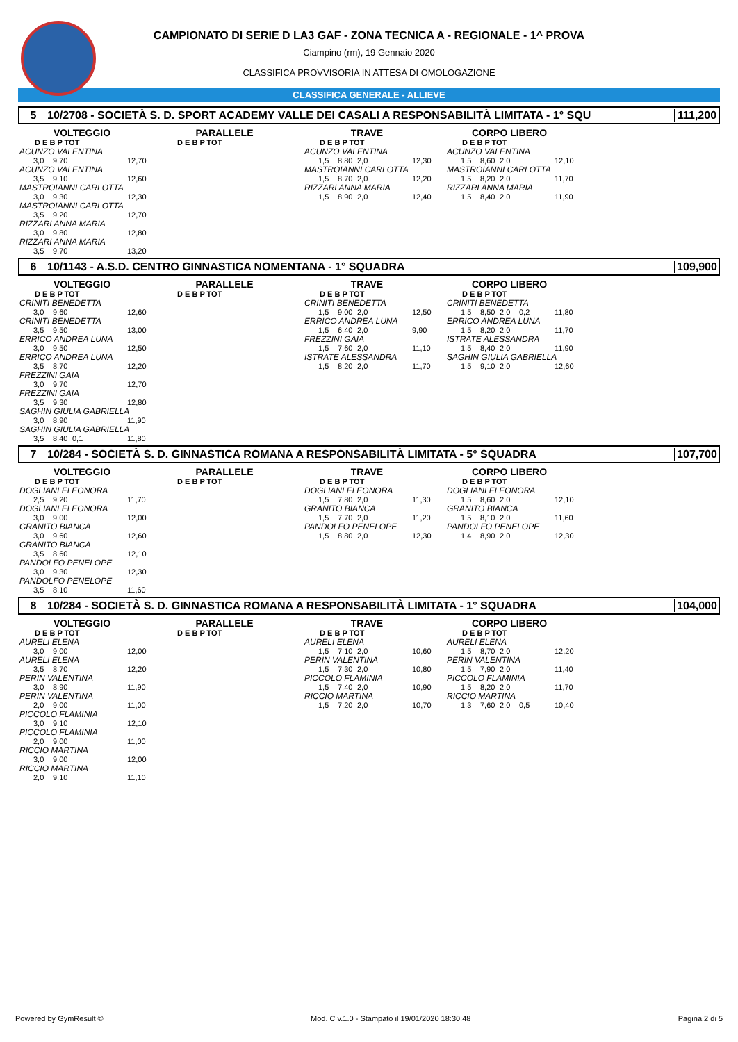CAMPIONATO DI SERIE D LA3 GAF - ZONA TECNICA A - REGIONALE - 1^ PROVA
Ciampino (rm), 19 Gennaio 2020
CLASSIFICA PROVVISORIA IN ATTESA DI OMOLOGAZIONE
CLASSIFICA GENERALE - ALLIEVE
5 10/2708 - SOCIETÀ S. D. SPORT ACADEMY VALLE DEI CASALI A RESPONSABILITÀ LIMITATA - 1° SQU
111,200
VOLTEGGIO
D E B P TOT
ACUNZO VALENTINA
3,0 9,70 12,70
ACUNZO VALENTINA
3,5 9,10 12,60
MASTROIANNI CARLOTTA
3,0 9,30 12,30
MASTROIANNI CARLOTTA
3,5 9,20 12,70
RIZZARI ANNA MARIA
3,0 9,80 12,80
RIZZARI ANNA MARIA
3,5 9,70 13,20
PARALLELE
D E B P TOT
TRAVE
D E B P TOT
ACUNZO VALENTINA
1,5 8,80 2,0 12,30
MASTROIANNI CARLOTTA
1,5 8,70 2,0 12,20
RIZZARI ANNA MARIA
1,5 8,90 2,0 12,40
CORPO LIBERO
D E B P TOT
ACUNZO VALENTINA
1,5 8,60 2,0 12,10
MASTROIANNI CARLOTTA
1,5 8,20 2,0 11,70
RIZZARI ANNA MARIA
1,5 8,40 2,0 11,90
6 10/1143 - A.S.D. CENTRO GINNASTICA NOMENTANA - 1° SQUADRA
109,900
VOLTEGGIO
D E B P TOT
CRINITI BENEDETTA
3,0 9,60 12,60
CRINITI BENEDETTA
3,5 9,50 13,00
ERRICO ANDREA LUNA
3,0 9,50 12,50
ERRICO ANDREA LUNA
3,5 8,70 12,20
FREZZINI GAIA
3,0 9,70 12,70
FREZZINI GAIA
3,5 9,30 12,80
SAGHIN GIULIA GABRIELLA
3,0 8,90 11,90
SAGHIN GIULIA GABRIELLA
3,5 8,40 0,1 11,80
PARALLELE
D E B P TOT
TRAVE
D E B P TOT
CRINITI BENEDETTA
1,5 9,00 2,0 12,50
ERRICO ANDREA LUNA
1,5 6,40 2,0 9,90
FREZZINI GAIA
1,5 7,60 2,0 11,10
ISTRATE ALESSANDRA
1,5 8,20 2,0 11,70
CORPO LIBERO
D E B P TOT
CRINITI BENEDETTA
1,5 8,50 2,0 0,2 11,80
ERRICO ANDREA LUNA
1,5 8,20 2,0 11,70
ISTRATE ALESSANDRA
1,5 8,40 2,0 11,90
SAGHIN GIULIA GABRIELLA
1,5 9,10 2,0 12,60
7 10/284 - SOCIETÀ S. D. GINNASTICA ROMANA A RESPONSABILITÀ LIMITATA - 5° SQUADRA
107,700
VOLTEGGIO
D E B P TOT
DOGLIANI ELEONORA
2,5 9,20 11,70
DOGLIANI ELEONORA
3,0 9,00 12,00
GRANITO BIANCA
3,0 9,60 12,60
GRANITO BIANCA
3,5 8,60 12,10
PANDOLFO PENELOPE
3,0 9,30 12,30
PANDOLFO PENELOPE
3,5 8,10 11,60
PARALLELE
D E B P TOT
TRAVE
D E B P TOT
DOGLIANI ELEONORA
1,5 7,80 2,0 11,30
GRANITO BIANCA
1,5 7,70 2,0 11,20
PANDOLFO PENELOPE
1,5 8,80 2,0 12,30
CORPO LIBERO
D E B P TOT
DOGLIANI ELEONORA
1,5 8,60 2,0 12,10
GRANITO BIANCA
1,5 8,10 2,0 11,60
PANDOLFO PENELOPE
1,4 8,90 2,0 12,30
8 10/284 - SOCIETÀ S. D. GINNASTICA ROMANA A RESPONSABILITÀ LIMITATA - 1° SQUADRA
104,000
VOLTEGGIO
D E B P TOT
AURELI ELENA
3,0 9,00 12,00
AURELI ELENA
3,5 8,70 12,20
PERIN VALENTINA
3,0 8,90 11,90
PERIN VALENTINA
2,0 9,00 11,00
PICCOLO FLAMINIA
3,0 9,10 12,10
PICCOLO FLAMINIA
2,0 9,00 11,00
RICCIO MARTINA
3,0 9,00 12,00
RICCIO MARTINA
2,0 9,10 11,10
PARALLELE
D E B P TOT
TRAVE
D E B P TOT
AURELI ELENA
1,5 7,10 2,0 10,60
PERIN VALENTINA
1,5 7,30 2,0 10,80
PICCOLO FLAMINIA
1,5 7,40 2,0 10,90
RICCIO MARTINA
1,5 7,20 2,0 10,70
CORPO LIBERO
D E B P TOT
AURELI ELENA
1,5 8,70 2,0 12,20
PERIN VALENTINA
1,5 7,90 2,0 11,40
PICCOLO FLAMINIA
1,5 8,20 2,0 11,70
RICCIO MARTINA
1,3 7,60 2,0 0,5 10,40
Powered by GymResult © Mod. C v.1.0 - Stampato il 19/01/2020 18:30:48 Pagina 2 di 5